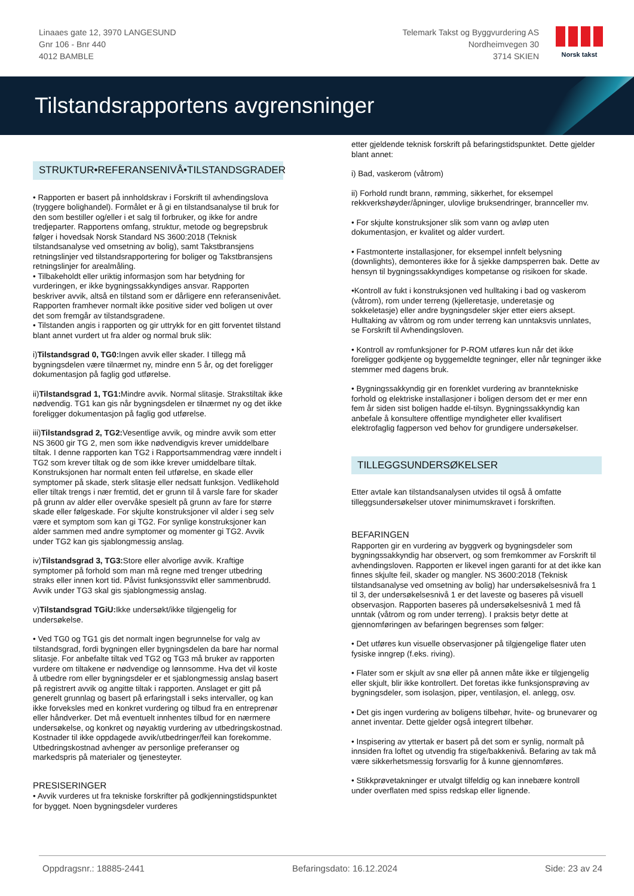Linaaes gate 12, 3970 LANGESUND
Gnr 106 - Bnr 440
4012 BAMBLE
Telemark Takst og Byggvurdering AS
Nordheimvegen 30
3714 SKIEN
Norsk takst
Tilstandsrapportens avgrensninger
STRUKTUR•REFERANSENIVÅ•TILSTANDSGRADER
• Rapporten er basert på innholdskrav i Forskrift til avhendingslova (tryggere bolighandel). Formålet er å gi en tilstandsanalyse til bruk for den som bestiller og/eller i et salg til forbruker, og ikke for andre tredjeparter. Rapportens omfang, struktur, metode og begrepsbruk følger i hovedsak Norsk Standard NS 3600:2018 (Teknisk tilstandsanalyse ved omsetning av bolig), samt Takstbransjens retningslinjer ved tilstandsrapportering for boliger og Takstbransjens retningslinjer for arealmåling.
• Tilbakeholdt eller uriktig informasjon som har betydning for vurderingen, er ikke bygningssakkyndiges ansvar. Rapporten beskriver avvik, altså en tilstand som er dårligere enn referansenivået. Rapporten framhever normalt ikke positive sider ved boligen ut over det som fremgår av tilstandsgradene.
• Tilstanden angis i rapporten og gir uttrykk for en gitt forventet tilstand blant annet vurdert ut fra alder og normal bruk slik:
i)Tilstandsgrad 0, TG0: Ingen avvik eller skader. I tillegg må bygningsdelen være tilnærmet ny, mindre enn 5 år, og det foreligger dokumentasjon på faglig god utførelse.
ii)Tilstandsgrad 1, TG1: Mindre avvik. Normal slitasje. Strakstiltak ikke nødvendig. TG1 kan gis når bygningsdelen er tilnærmet ny og det ikke foreligger dokumentasjon på faglig god utførelse.
iii)Tilstandsgrad 2, TG2: Vesentlige avvik, og mindre avvik som etter NS 3600 gir TG 2, men som ikke nødvendigvis krever umiddelbare tiltak. I denne rapporten kan TG2 i Rapportsammendrag være inndelt i TG2 som krever tiltak og de som ikke krever umiddelbare tiltak.
Konstruksjonen har normalt enten feil utførelse, en skade eller symptomer på skade, sterk slitasje eller nedsatt funksjon. Vedlikehold eller tiltak trengs i nær fremtid, det er grunn til å varsle fare for skader på grunn av alder eller overvåke spesielt på grunn av fare for større skade eller følgeskade. For skjulte konstruksjoner vil alder i seg selv være et symptom som kan gi TG2. For synlige konstruksjoner kan alder sammen med andre symptomer og momenter gi TG2. Avvik under TG2 kan gis sjablongmessig anslag.
iv)Tilstandsgrad 3, TG3: Store eller alvorlige avvik. Kraftige symptomer på forhold som man må regne med trenger utbedring straks eller innen kort tid. Påvist funksjonssvikt eller sammenbrudd. Avvik under TG3 skal gis sjablongmessig anslag.
v)Tilstandsgrad TGiU: Ikke undersøkt/ikke tilgjengelig for undersøkelse.
• Ved TG0 og TG1 gis det normalt ingen begrunnelse for valg av tilstandsgrad, fordi bygningen eller bygningsdelen da bare har normal slitasje. For anbefalte tiltak ved TG2 og TG3 må bruker av rapporten vurdere om tiltakene er nødvendige og lønnsomme. Hva det vil koste å utbedre rom eller bygningsdeler er et sjablongmessig anslag basert på registrert avvik og angitte tiltak i rapporten. Anslaget er gitt på generelt grunnlag og basert på erfaringstall i seks intervaller, og kan ikke forveksles med en konkret vurdering og tilbud fra en entreprenør eller håndverker. Det må eventuelt innhentes tilbud for en nærmere undersøkelse, og konkret og nøyaktig vurdering av utbedringskostnad. Kostnader til ikke oppdagede avvik/utbedringer/feil kan forekomme. Utbedringskostnad avhenger av personlige preferanser og markedspris på materialer og tjenesteyter.
PRESISERINGER
• Avvik vurderes ut fra tekniske forskrifter på godkjenningstidspunktet for bygget. Noen bygningsdeler vurderes
etter gjeldende teknisk forskrift på befaringstidspunktet. Dette gjelder blant annet:
i) Bad, vaskerom (våtrom)
ii) Forhold rundt brann, rømming, sikkerhet, for eksempel rekkverkshøyder/åpninger, ulovlige bruksendringer, brannceller mv.
• For skjulte konstruksjoner slik som vann og avløp uten dokumentasjon, er kvalitet og alder vurdert.
• Fastmonterte installasjoner, for eksempel innfelt belysning (downlights), demonteres ikke for å sjekke dampsperren bak. Dette av hensyn til bygningssakkyndiges kompetanse og risikoen for skade.
•Kontroll av fukt i konstruksjonen ved hulltaking i bad og vaskerom (våtrom), rom under terreng (kjelleretasje, underetasje og sokkeletasje) eller andre bygningsdeler skjer etter eiers aksept. Hulltaking av våtrom og rom under terreng kan unntaksvis unnlates, se Forskrift til Avhendingsloven.
• Kontroll av romfunksjoner for P-ROM utføres kun når det ikke foreligger godkjente og byggemeldte tegninger, eller når tegninger ikke stemmer med dagens bruk.
• Bygningssakkyndig gir en forenklet vurdering av branntekniske forhold og elektriske installasjoner i boligen dersom det er mer enn fem år siden sist boligen hadde el-tilsyn. Bygningssakkyndig kan anbefale å konsultere offentlige myndigheter eller kvalifisert elektrofaglig fagperson ved behov for grundigere undersøkelser.
TILLEGGSUNDERSØKELSER
Etter avtale kan tilstandsanalysen utvides til også å omfatte tilleggsundersøkelser utover minimumskravet i forskriften.
BEFARINGEN
Rapporten gir en vurdering av byggverk og bygningsdeler som bygningssakkyndig har observert, og som fremkommer av Forskrift til avhendingsloven. Rapporten er likevel ingen garanti for at det ikke kan finnes skjulte feil, skader og mangler. NS 3600:2018 (Teknisk tilstandsanalyse ved omsetning av bolig) har undersøkelsesnivå fra 1 til 3, der undersøkelsesnivå 1 er det laveste og baseres på visuell observasjon. Rapporten baseres på undersøkelsesnivå 1 med få unntak (våtrom og rom under terreng). I praksis betyr dette at gjennomføringen av befaringen begrenses som følger:
• Det utføres kun visuelle observasjoner på tilgjengelige flater uten fysiske inngrep (f.eks. riving).
• Flater som er skjult av snø eller på annen måte ikke er tilgjengelig eller skjult, blir ikke kontrollert. Det foretas ikke funksjonsprøving av bygningsdeler, som isolasjon, piper, ventilasjon, el. anlegg, osv.
• Det gis ingen vurdering av boligens tilbehør, hvite- og brunevarer og annet inventar. Dette gjelder også integrert tilbehør.
• Inspisering av yttertak er basert på det som er synlig, normalt på innsiden fra loftet og utvendig fra stige/bakkenivå. Befaring av tak må være sikkerhetsmessig forsvarlig for å kunne gjennomføres.
• Stikkprøvetakninger er utvalgt tilfeldig og kan innebære kontroll under overflaten med spiss redskap eller lignende.
Oppdragsnr.: 18885-2441 Befaringsdato: 16.12.2024 Side: 23 av 24